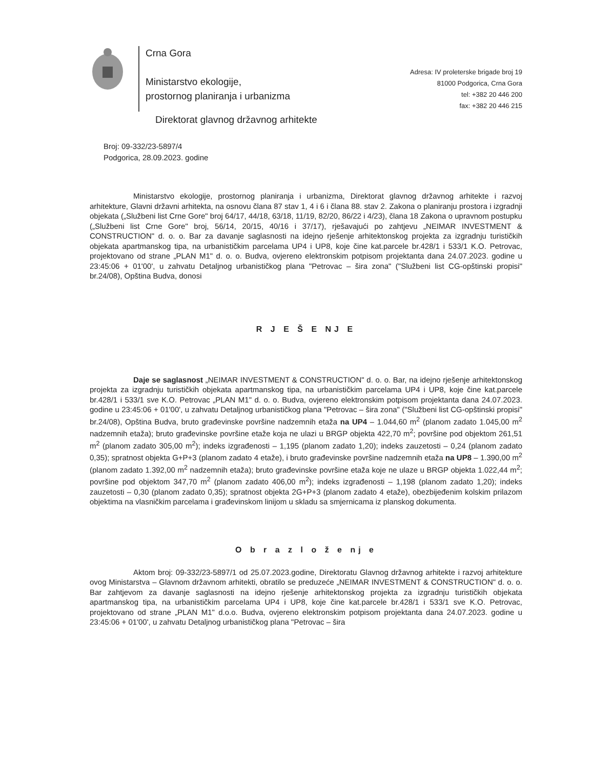Crna Gora
Ministarstvo ekologije,
prostornog planiranja i urbanizma
Adresa: IV proleterske brigade broj 19
81000 Podgorica, Crna Gora
tel: +382 20 446 200
fax: +382 20 446 215
Direktorat glavnog državnog arhitekte
Broj: 09-332/23-5897/4
Podgorica, 28.09.2023. godine
Ministarstvo ekologije, prostornog planiranja i urbanizma, Direktorat glavnog državnog arhitekte i razvoj arhitekture, Glavni državni arhitekta, na osnovu člana 87 stav 1, 4 i 6 i člana 88. stav 2. Zakona o planiranju prostora i izgradnji objekata („Službeni list Crne Gore" broj 64/17, 44/18, 63/18, 11/19, 82/20, 86/22 i 4/23), člana 18 Zakona o upravnom postupku („Službeni list Crne Gore" broj, 56/14, 20/15, 40/16 i 37/17), rješavajući po zahtjevu „NEIMAR INVESTMENT & CONSTRUCTION" d. o. o. Bar za davanje saglasnosti na idejno rješenje arhitektonskog projekta za izgradnju turističkih objekata apartmanskog tipa, na urbanističkim parcelama UP4 i UP8, koje čine kat.parcele br.428/1 i 533/1 K.O. Petrovac, projektovano od strane „PLAN M1" d. o. o. Budva, ovjereno elektronskim potpisom projektanta dana 24.07.2023. godine u 23:45:06 + 01'00', u zahvatu Detaljnog urbanističkog plana "Petrovac – šira zona" ("Službeni list CG-opštinski propisi" br.24/08), Opština Budva, donosi
R J E Š E NJ E
Daje se saglasnost „NEIMAR INVESTMENT & CONSTRUCTION" d. o. o. Bar, na idejno rješenje arhitektonskog projekta za izgradnju turističkih objekata apartmanskog tipa, na urbanističkim parcelama UP4 i UP8, koje čine kat.parcele br.428/1 i 533/1 sve K.O. Petrovac „PLAN M1" d. o. o. Budva, ovjereno elektronskim potpisom projektanta dana 24.07.2023. godine u 23:45:06 + 01'00', u zahvatu Detaljnog urbanističkog plana "Petrovac – šira zona" ("Službeni list CG-opštinski propisi" br.24/08), Opština Budva, bruto građevinske površine nadzemnih etaža na UP4 – 1.044,60 m<sup>2</sup> (planom zadato 1.045,00 m<sup>2</sup> nadzemnih etaža); bruto građevinske površine etaže koja ne ulazi u BRGP objekta 422,70 m<sup>2</sup>; površine pod objektom 261,51 m<sup>2</sup> (planom zadato 305,00 m<sup>2</sup>); indeks izgrađenosti – 1,195 (planom zadato 1,20); indeks zauzetosti – 0,24 (planom zadato 0,35); spratnost objekta G+P+3 (planom zadato 4 etaže), i bruto građevinske površine nadzemnih etaža na UP8 – 1.390,00 m<sup>2</sup> (planom zadato 1.392,00 m<sup>2</sup> nadzemnih etaža); bruto građevinske površine etaža koje ne ulaze u BRGP objekta 1.022,44 m<sup>2</sup>; površine pod objektom 347,70 m<sup>2</sup> (planom zadato 406,00 m<sup>2</sup>); indeks izgrađenosti – 1,198 (planom zadato 1,20); indeks zauzetosti – 0,30 (planom zadato 0,35); spratnost objekta 2G+P+3 (planom zadato 4 etaže), obezbijeđenim kolskim prilazom objektima na vlasničkim parcelama i građevinskom linijom u skladu sa smjernicama iz planskog dokumenta.
O b r a z l o ž e nj e
Aktom broj: 09-332/23-5897/1 od 25.07.2023.godine, Direktoratu Glavnog državnog arhitekte i razvoj arhitekture ovog Ministarstva – Glavnom državnom arhitekti, obratilo se preduzeće „NEIMAR INVESTMENT & CONSTRUCTION" d. o. o. Bar zahtjevom za davanje saglasnosti na idejno rješenje arhitektonskog projekta za izgradnju turističkih objekata apartmanskog tipa, na urbanističkim parcelama UP4 i UP8, koje čine kat.parcele br.428/1 i 533/1 sve K.O. Petrovac, projektovano od strane „PLAN M1" d.o.o. Budva, ovjereno elektronskim potpisom projektanta dana 24.07.2023. godine u 23:45:06 + 01'00', u zahvatu Detaljnog urbanističkog plana "Petrovac – šira